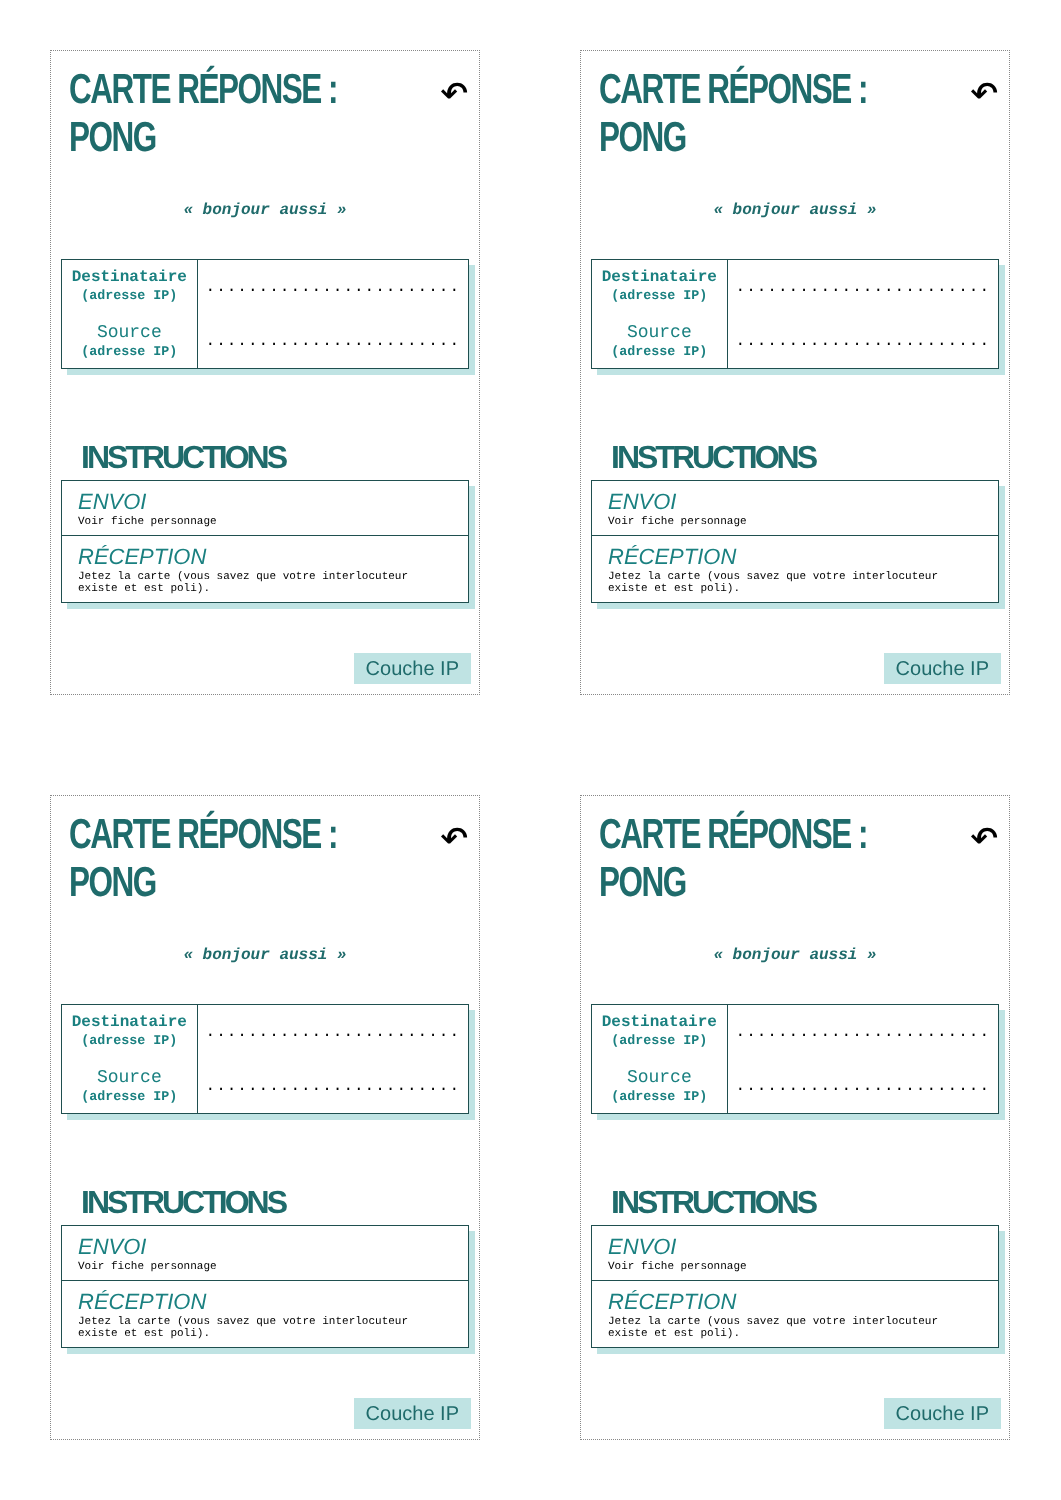CARTE RÉPONSE : PONG
↶
« bonjour aussi »
| Destinataire (adresse IP) Source (adresse IP) | ........................ ........................ |
INSTRUCTIONS
ENVOI
Voir fiche personnage
RÉCEPTION
Jetez la carte (vous savez que votre interlocuteur existe et est poli).
Couche IP
CARTE RÉPONSE : PONG
↶
« bonjour aussi »
| Destinataire (adresse IP) Source (adresse IP) | ........................ ........................ |
INSTRUCTIONS
ENVOI
Voir fiche personnage
RÉCEPTION
Jetez la carte (vous savez que votre interlocuteur existe et est poli).
Couche IP
CARTE RÉPONSE : PONG
↶
« bonjour aussi »
| Destinataire (adresse IP) Source (adresse IP) | ........................ ........................ |
INSTRUCTIONS
ENVOI
Voir fiche personnage
RÉCEPTION
Jetez la carte (vous savez que votre interlocuteur existe et est poli).
Couche IP
CARTE RÉPONSE : PONG
↶
« bonjour aussi »
| Destinataire (adresse IP) Source (adresse IP) | ........................ ........................ |
INSTRUCTIONS
ENVOI
Voir fiche personnage
RÉCEPTION
Jetez la carte (vous savez que votre interlocuteur existe et est poli).
Couche IP